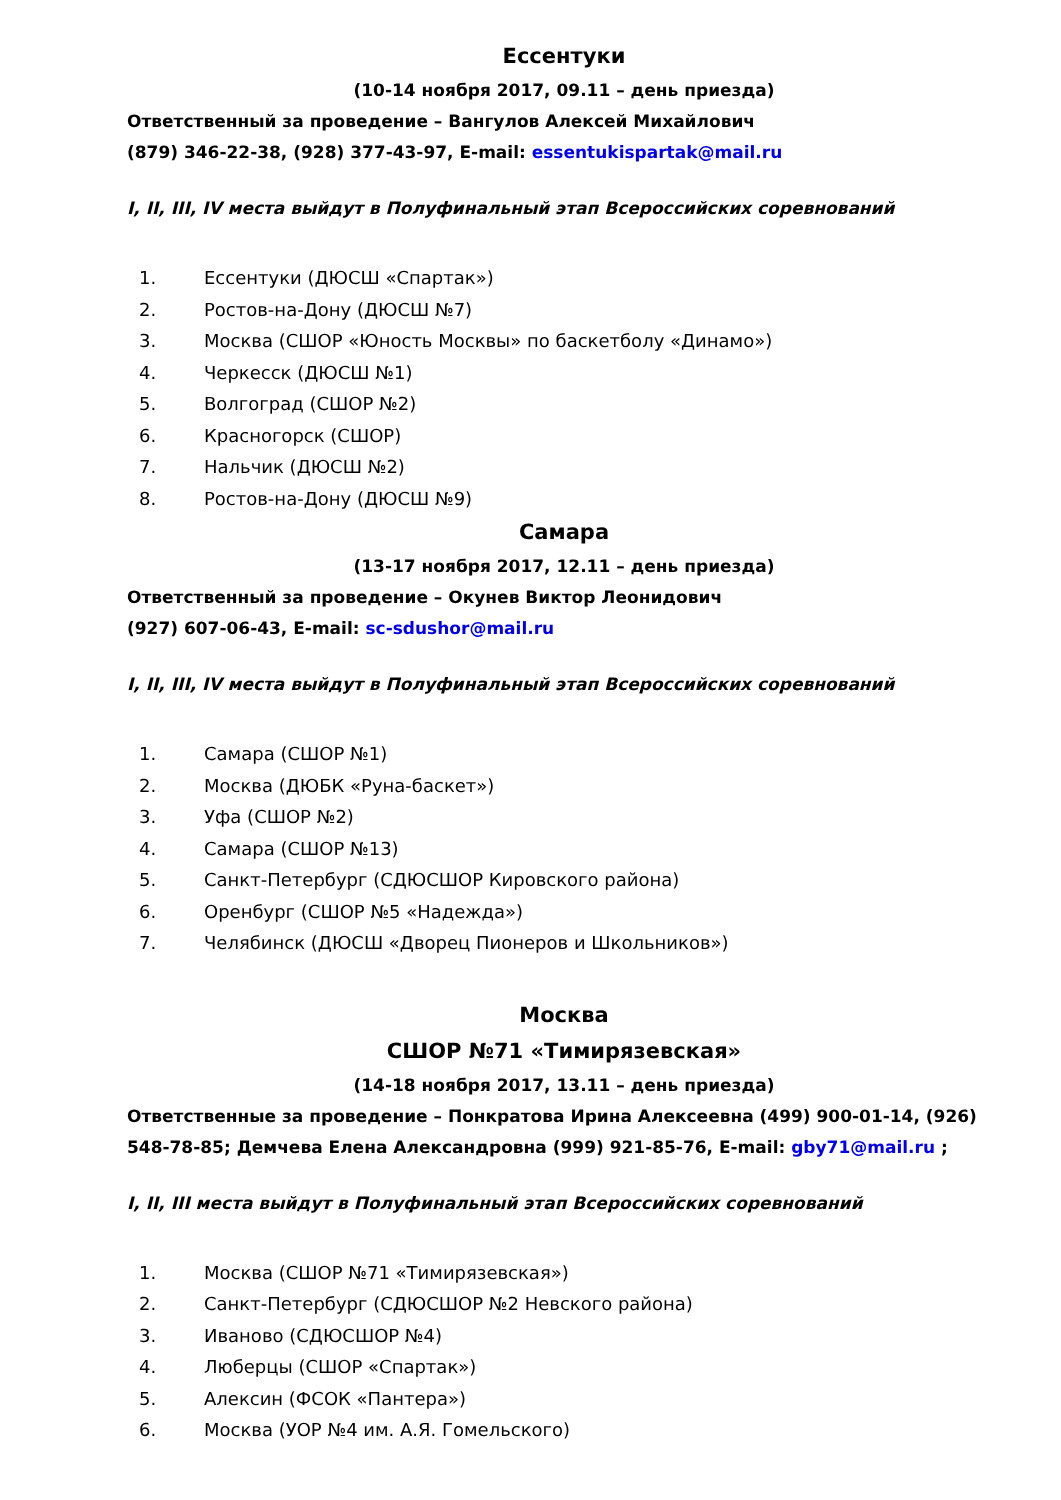Ессентуки
(10-14 ноября 2017, 09.11 – день приезда)
Ответственный за проведение – Вангулов Алексей Михайлович
(879) 346-22-38, (928) 377-43-97, E-mail: essentukispartak@mail.ru
I, II, III, IV места выйдут в Полуфинальный этап Всероссийских соревнований
1. Ессентуки (ДЮСШ «Спартак»)
2. Ростов-на-Дону (ДЮСШ №7)
3. Москва (СШОР «Юность Москвы» по баскетболу «Динамо»)
4. Черкесск (ДЮСШ №1)
5. Волгоград (СШОР №2)
6. Красногорск (СШОР)
7. Нальчик (ДЮСШ №2)
8. Ростов-на-Дону (ДЮСШ №9)
Самара
(13-17 ноября 2017, 12.11 – день приезда)
Ответственный за проведение – Окунев Виктор Леонидович
(927) 607-06-43, E-mail: sc-sdushor@mail.ru
I, II, III, IV места выйдут в Полуфинальный этап Всероссийских соревнований
1. Самара (СШОР №1)
2. Москва (ДЮБК «Руна-баскет»)
3. Уфа (СШОР №2)
4. Самара (СШОР №13)
5. Санкт-Петербург (СДЮСШОР Кировского района)
6. Оренбург (СШОР №5 «Надежда»)
7. Челябинск (ДЮСШ «Дворец Пионеров и Школьников»)
Москва
СШОР №71 «Тимирязевская»
(14-18 ноября 2017, 13.11 – день приезда)
Ответственные за проведение – Понкратова Ирина Алексеевна (499) 900-01-14, (926) 548-78-85; Демчева Елена Александровна (999) 921-85-76, E-mail: gby71@mail.ru ;
I, II, III места выйдут в Полуфинальный этап Всероссийских соревнований
1. Москва (СШОР №71 «Тимирязевская»)
2. Санкт-Петербург (СДЮСШОР №2 Невского района)
3. Иваново (СДЮСШОР №4)
4. Люберцы (СШОР «Спартак»)
5. Алексин (ФСОК «Пантера»)
6. Москва (УОР №4 им. А.Я. Гомельского)